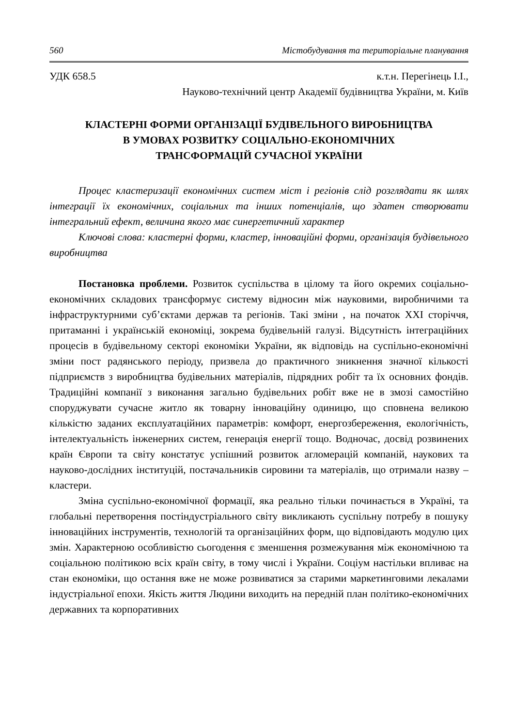560 Містобудування та територіальне планування
УДК 658.5 к.т.н. Перегінець І.І.,
Науково-технічний центр Академії будівництва України, м. Київ
КЛАСТЕРНІ ФОРМИ ОРГАНІЗАЦІЇ БУДІВЕЛЬНОГО ВИРОБНИЦТВА
В УМОВАХ РОЗВИТКУ СОЦІАЛЬНО-ЕКОНОМІЧНИХ
ТРАНСФОРМАЦІЙ СУЧАСНОЇ УКРАЇНИ
Процес кластеризації економічних систем міст і регіонів слід розглядати як шлях інтеграції їх економічних, соціальних та інших потенціалів, що здатен створювати інтегральний ефект, величина якого має синергетичний характер
Ключові слова: кластерні форми, кластер, інноваційні форми, організація будівельного виробництва
Постановка проблеми. Розвиток суспільства в цілому та його окремих соціально-економічних складових трансформує систему відносин між науковими, виробничими та інфраструктурними суб’єктами держав та регіонів. Такі зміни , на початок ХХІ сторіччя, притаманні і українській економіці, зокрема будівельній галузі. Відсутність інтеграційних процесів в будівельному секторі економіки України, як відповідь на суспільно-економічні зміни пост радянського періоду, призвела до практичного зникнення значної кількості підприємств з виробництва будівельних матеріалів, підрядних робіт та їх основних фондів. Традиційні компанії з виконання загально будівельних робіт вже не в змозі самостійно споруджувати сучасне житло як товарну інноваційну одиницю, що сповнена великою кількістю заданих експлуатаційних параметрів: комфорт, енергозбереження, екологічність, інтелектуальність інженерних систем, генерація енергії тощо. Водночас, досвід розвинених країн Європи та світу констатує успішний розвиток агломерацій компаній, наукових та науково-дослідних інституцій, постачальників сировини та матеріалів, що отримали назву – кластери.
Зміна суспільно-економічної формації, яка реально тільки починається в Україні, та глобальні перетворення постіндустріального світу викликають суспільну потребу в пошуку інноваційних інструментів, технологій та організаційних форм, що відповідають модулю цих змін. Характерною особливістю сьогодення є зменшення розмежування між економічною та соціальною політикою всіх країн світу, в тому числі і України. Соціум настільки впливає на стан економіки, що остання вже не може розвиватися за старими маркетинговими лекалами індустріальної епохи. Якість життя Людини виходить на передній план політико-економічних державних та корпоративних